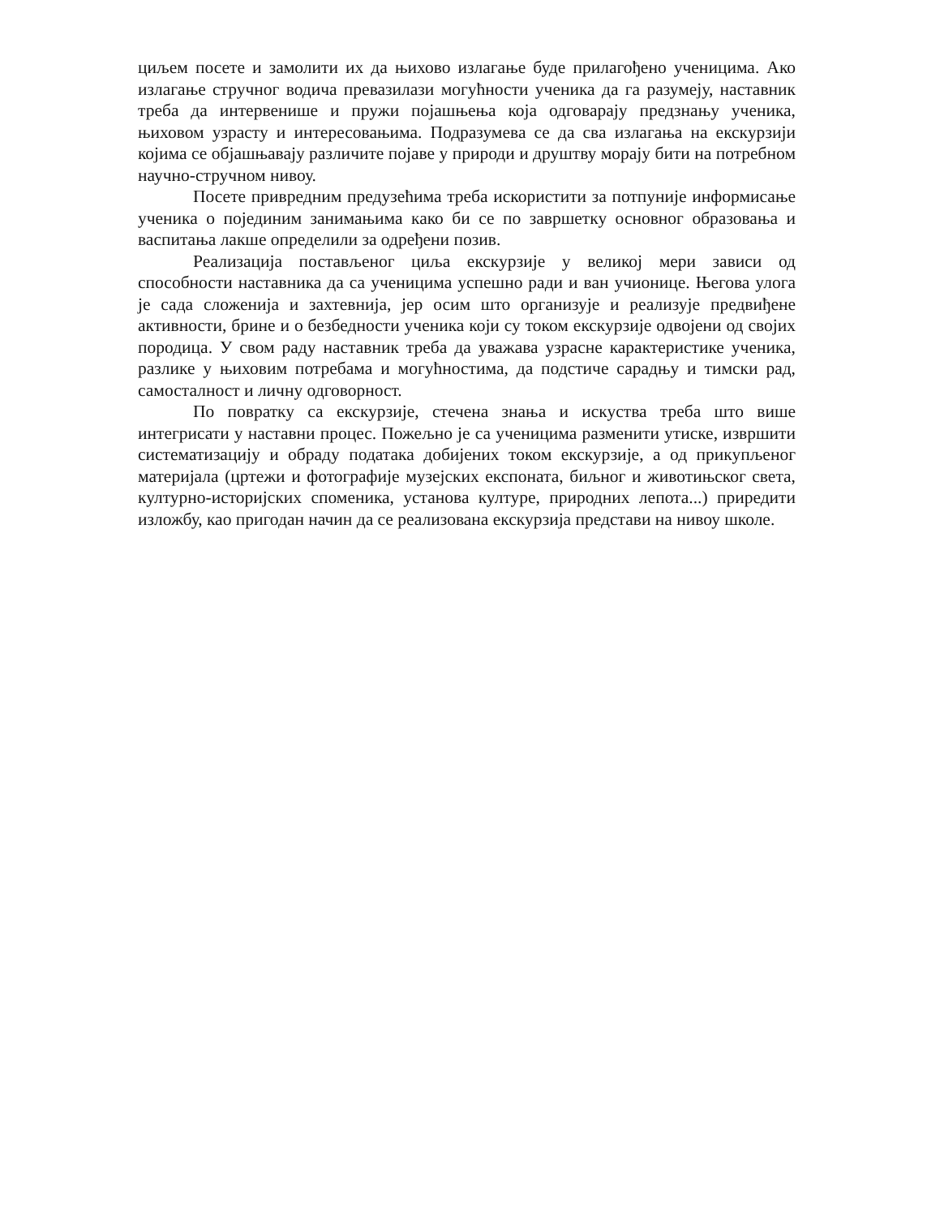циљем посете и замолити их да њихово излагање буде прилагођено ученицима. Ако излагање стручног водича превазилази могућности ученика да га разумеју, наставник треба да интервенише и пружи појашњења која одговарају предзнању ученика, њиховом узрасту и интересовањима. Подразумева се да сва излагања на екскурзији којима се објашњавају различите појаве у природи и друштву морају бити на потребном научно-стручном нивоу.
Посете привредним предузећима треба искористити за потпуније информисање ученика о појединим занимањима како би се по завршетку основног образовања и васпитања лакше определили за одређени позив.
Реализација постављеног циља екскурзије у великој мери зависи од способности наставника да са ученицима успешно ради и ван учионице. Његова улога је сада сложенија и захтевнија, јер осим што организује и реализује предвиђене активности, брине и о безбедности ученика који су током екскурзије одвојени од својих породица. У свом раду наставник треба да уважава узрасне карактеристике ученика, разлике у њиховим потребама и могућностима, да подстиче сарадњу и тимски рад, самосталност и личну одговорност.
По повратку са екскурзије, стечена знања и искуства треба што више интегрисати у наставни процес. Пожељно је са ученицима разменити утиске, извршити систематизацију и обраду података добијених током екскурзије, а од прикупљеног материјала (цртежи и фотографије музејских експоната, биљног и животињског света, културно-историјских споменика, установа културе, природних лепота...) приредити изложбу, као пригодан начин да се реализована екскурзија представи на нивоу школе.